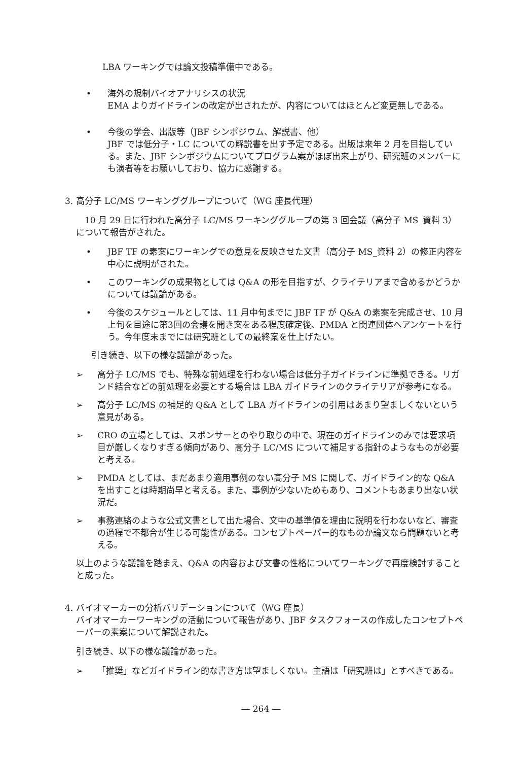LBA ワーキングでは論文投稿準備中である。
• 海外の規制バイオアナリシスの状況
EMA よりガイドラインの改定が出されたが、内容についてはほとんど変更無しである。
• 今後の学会、出版等（JBF シンポジウム、解説書、他）
JBF では低分子・LC についての解説書を出す予定である。出版は来年 2 月を目指している。また、JBF シンポジウムについてプログラム案がほぼ出来上がり、研究班のメンバーにも演者等をお願いしており、協力に感謝する。
3. 高分子 LC/MS ワーキンググループについて（WG 座長代理）
　10 月 29 日に行われた高分子 LC/MS ワーキンググループの第 3 回会議（高分子 MS_資料 3）について報告がされた。
• JBF TF の素案にワーキングでの意見を反映させた文書（高分子 MS_資料 2）の修正内容を中心に説明がされた。
• このワーキングの成果物としては Q&A の形を目指すが、クライテリアまで含めるかどうかについては議論がある。
• 今後のスケジュールとしては、11 月中旬までに JBF TF が Q&A の素案を完成させ、10 月上旬を目途に第3回の会議を開き案をある程度確定後、PMDA と関連団体へアンケートを行う。今年度末までには研究班としての最終案を仕上げたい。
引き続き、以下の様な議論があった。
➢ 高分子 LC/MS でも、特殊な前処理を行わない場合は低分子ガイドラインに準拠できる。リガンド結合などの前処理を必要とする場合は LBA ガイドラインのクライテリアが参考になる。
➢ 高分子 LC/MS の補足的 Q&A として LBA ガイドラインの引用はあまり望ましくないという意見がある。
➢ CRO の立場としては、スポンサーとのやり取りの中で、現在のガイドラインのみでは要求項目が厳しくなりすぎる傾向があり、高分子 LC/MS について補足する指針のようなものが必要と考える。
➢ PMDA としては、まだあまり適用事例のない高分子 MS に関して、ガイドライン的な Q&A を出すことは時期尚早と考える。また、事例が少ないためもあり、コメントもあまり出ない状況だ。
➢ 事務連絡のような公式文書として出た場合、文中の基準値を理由に説明を行わないなど、審査の過程で不都合が生じる可能性がある。コンセプトペーパー的なものか論文なら問題ないと考える。
以上のような議論を踏まえ、Q&A の内容および文書の性格についてワーキングで再度検討することと成った。
4. バイオマーカーの分析バリデーションについて（WG 座長）
バイオマーカーワーキングの活動について報告があり、JBF タスクフォースの作成したコンセプトペーパーの素案について解説された。
引き続き、以下の様な議論があった。
➢ 「推奨」などガイドライン的な書き方は望ましくない。主語は「研究班は」とすべきである。
― 264 ―